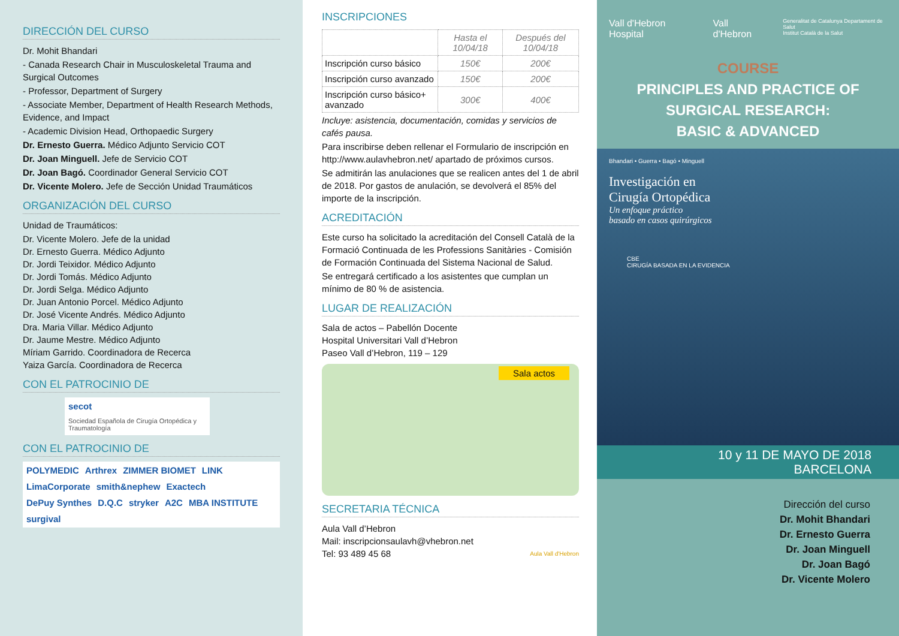DIRECCIÓN DEL CURSO
Dr. Mohit Bhandari
- Canada Research Chair in Musculoskeletal Trauma and Surgical Outcomes
- Professor, Department of Surgery
- Associate Member, Department of Health Research Methods, Evidence, and Impact
- Academic Division Head, Orthopaedic Surgery
Dr. Ernesto Guerra. Médico Adjunto Servicio COT
Dr. Joan Minguell. Jefe de Servicio COT
Dr. Joan Bagó. Coordinador General Servicio COT
Dr. Vicente Molero. Jefe de Sección Unidad Traumáticos
ORGANIZACIÓN DEL CURSO
Unidad de Traumáticos:
Dr. Vicente Molero. Jefe de la unidad
Dr. Ernesto Guerra. Médico Adjunto
Dr. Jordi Teixidor. Médico Adjunto
Dr. Jordi Tomás. Médico Adjunto
Dr. Jordi Selga. Médico Adjunto
Dr. Juan Antonio Porcel. Médico Adjunto
Dr. José Vicente Andrés. Médico Adjunto
Dra. Maria Villar. Médico Adjunto
Dr. Jaume Mestre. Médico Adjunto
Míriam Garrido. Coordinadora de Recerca
Yaiza García. Coordinadora de Recerca
CON EL PATROCINIO DE
secot Sociedad Española de Cirugía Ortopédica y Traumatología
CON EL PATROCINIO DE
POLYMEDIC Arthrex ZIMMER BIOMET LINK LimaCorporate smith&nephew Exactech DePuy Synthes D.Q.C stryker A2C MBA INSTITUTE surgival
INSCRIPCIONES
| | Hasta el 10/04/18 | Después del 10/04/18 |
| --- | --- | --- |
| Inscripción curso básico | 150€ | 200€ |
| Inscripción curso avanzado | 150€ | 200€ |
| Inscripción curso básico+ avanzado | 300€ | 400€ |
Incluye: asistencia, documentación, comidas y servicios de cafés pausa.
Para inscribirse deben rellenar el Formulario de inscripción en http://www.aulavhebron.net/ apartado de próximos cursos.
Se admitirán las anulaciones que se realicen antes del 1 de abril de 2018. Por gastos de anulación, se devolverá el 85% del importe de la inscripción.
ACREDITACIÓN
Este curso ha solicitado la acreditación del Consell Català de la Formació Continuada de les Professions Sanitàries - Comisión de Formación Continuada del Sistema Nacional de Salud.
Se entregará certificado a los asistentes que cumplan un mínimo de 80 % de asistencia.
LUGAR DE REALIZACIÓN
Sala de actos – Pabellón Docente
Hospital Universitari Vall d’Hebron
Paseo Vall d’Hebron, 119 – 129
Sala actos
SECRETARIA TÉCNICA
Aula Vall d’Hebron
Mail: inscripcionsaulavh@vhebron.net
Tel: 93 489 45 68 Aula Vall d'Hebron
Vall d'Hebron Hospital Vall d'Hebron Generalitat de Catalunya Departament de Salut
Institut Català de la Salut
COURSE
PRINCIPLES AND PRACTICE OF
SURGICAL RESEARCH:
BASIC & ADVANCED
Bhandari • Guerra • Bagó • Minguell
Investigación en
Cirugía Ortopédica
Un enfoque práctico
basado en casos quirúrgicos
CBE
CIRUGÍA BASADA EN LA EVIDENCIA
10 y 11 DE MAYO DE 2018
BARCELONA
Dirección del curso
Dr. Mohit Bhandari
Dr. Ernesto Guerra
Dr. Joan Minguell
Dr. Joan Bagó
Dr. Vicente Molero